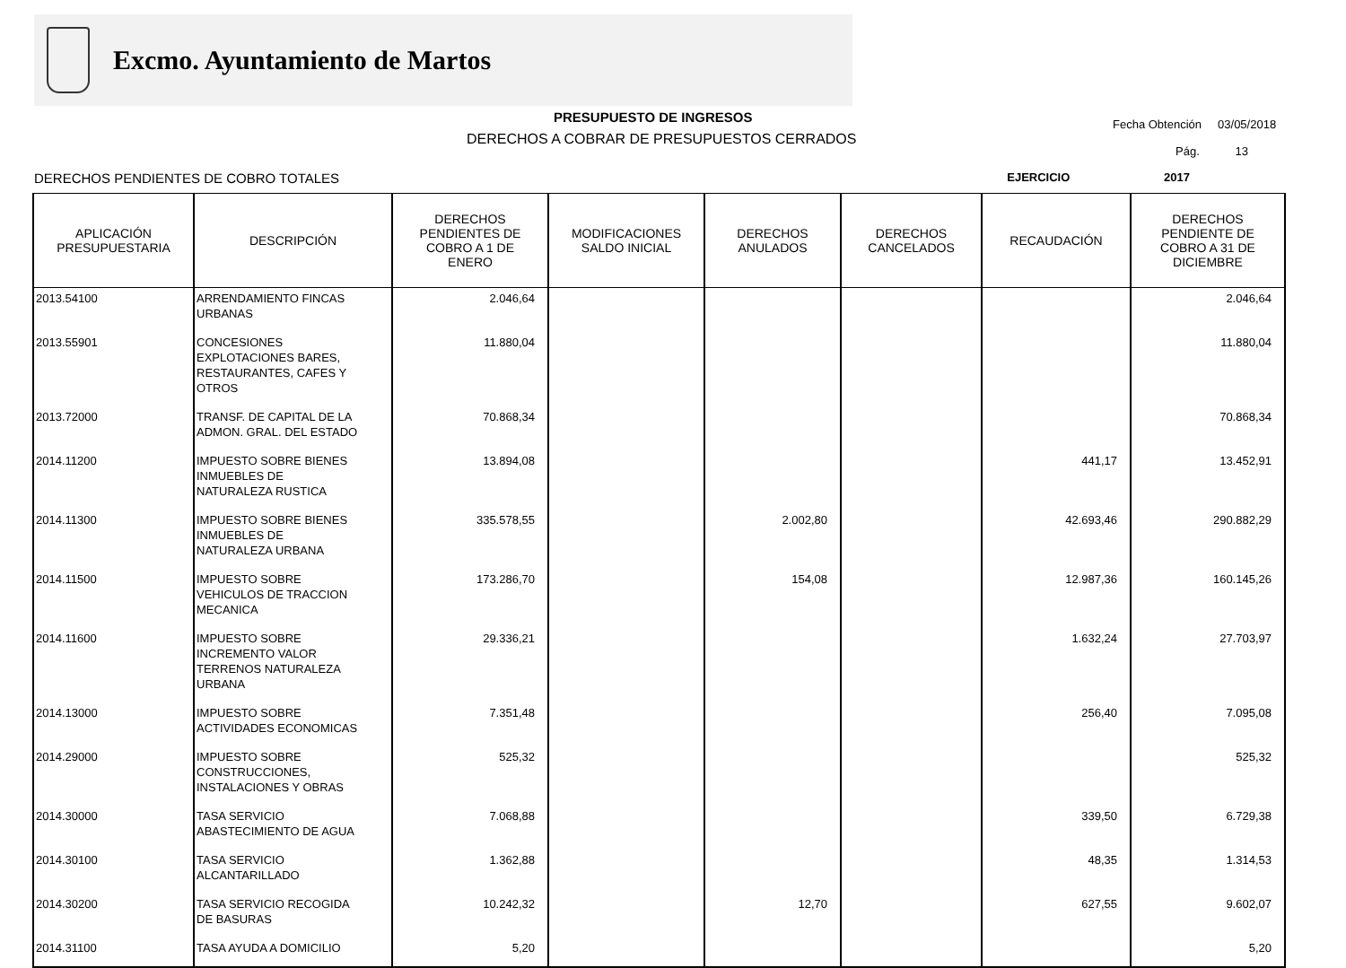Excmo. Ayuntamiento de Martos
PRESUPUESTO DE INGRESOS
DERECHOS A COBRAR DE PRESUPUESTOS CERRADOS
Fecha Obtención 03/05/2018
Pág. 13
DERECHOS PENDIENTES DE COBRO TOTALES EJERCICIO 2017
| APLICACIÓN PRESUPUESTARIA | DESCRIPCIÓN | DERECHOS PENDIENTES DE COBRO A 1 DE ENERO | MODIFICACIONES SALDO INICIAL | DERECHOS ANULADOS | DERECHOS CANCELADOS | RECAUDACIÓN | DERECHOS PENDIENTE DE COBRO A 31 DE DICIEMBRE |
| --- | --- | --- | --- | --- | --- | --- | --- |
| 2013.54100 | ARRENDAMIENTO FINCAS URBANAS | 2.046,64 | | | | | 2.046,64 |
| 2013.55901 | CONCESIONES EXPLOTACIONES BARES, RESTAURANTES, CAFES Y OTROS | 11.880,04 | | | | | 11.880,04 |
| 2013.72000 | TRANSF. DE CAPITAL DE LA ADMON. GRAL. DEL ESTADO | 70.868,34 | | | | | 70.868,34 |
| 2014.11200 | IMPUESTO SOBRE BIENES INMUEBLES DE NATURALEZA RUSTICA | 13.894,08 | | | | 441,17 | 13.452,91 |
| 2014.11300 | IMPUESTO SOBRE BIENES INMUEBLES DE NATURALEZA URBANA | 335.578,55 | | 2.002,80 | | 42.693,46 | 290.882,29 |
| 2014.11500 | IMPUESTO SOBRE VEHICULOS DE TRACCION MECANICA | 173.286,70 | | 154,08 | | 12.987,36 | 160.145,26 |
| 2014.11600 | IMPUESTO SOBRE INCREMENTO VALOR TERRENOS NATURALEZA URBANA | 29.336,21 | | | | 1.632,24 | 27.703,97 |
| 2014.13000 | IMPUESTO SOBRE ACTIVIDADES ECONOMICAS | 7.351,48 | | | | 256,40 | 7.095,08 |
| 2014.29000 | IMPUESTO SOBRE CONSTRUCCIONES, INSTALACIONES Y OBRAS | 525,32 | | | | | 525,32 |
| 2014.30000 | TASA SERVICIO ABASTECIMIENTO DE AGUA | 7.068,88 | | | | 339,50 | 6.729,38 |
| 2014.30100 | TASA SERVICIO ALCANTARILLADO | 1.362,88 | | | | 48,35 | 1.314,53 |
| 2014.30200 | TASA SERVICIO RECOGIDA DE BASURAS | 10.242,32 | | 12,70 | | 627,55 | 9.602,07 |
| 2014.31100 | TASA AYUDA A DOMICILIO | 5,20 | | | | | 5,20 |